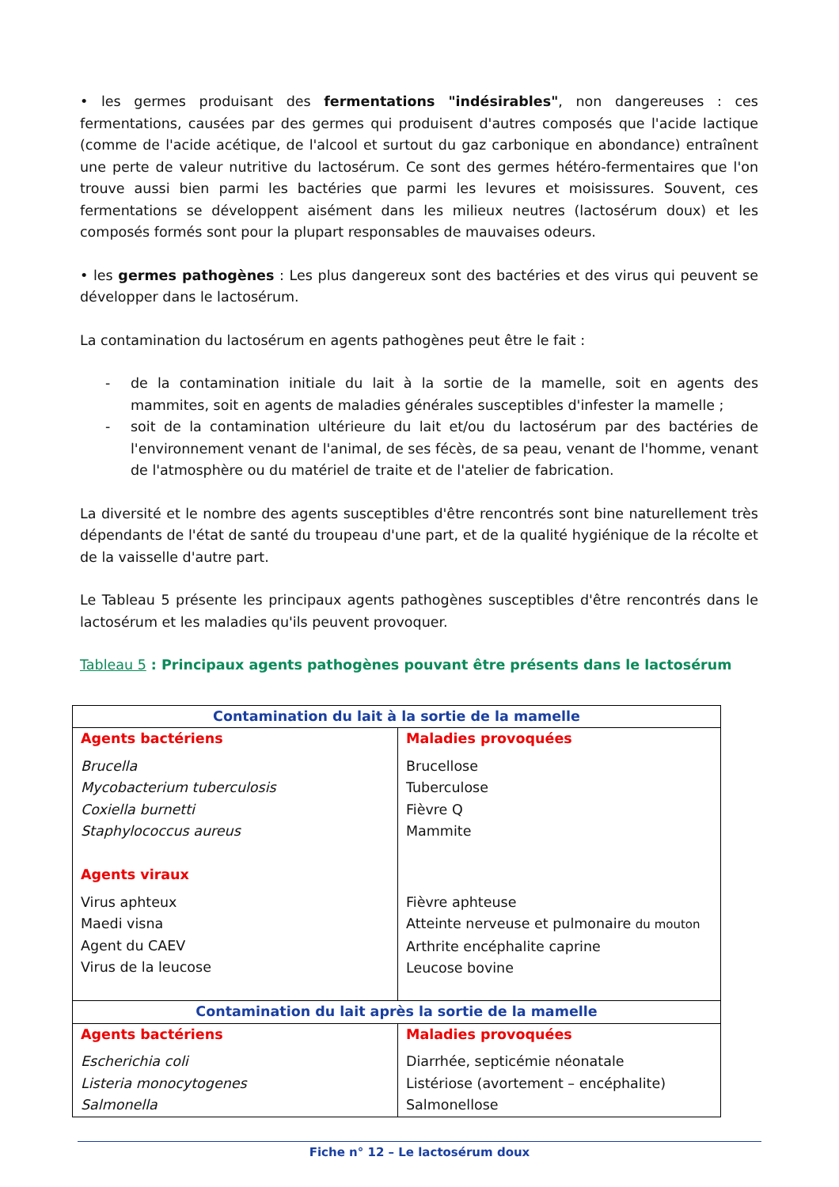• les germes produisant des fermentations "indésirables", non dangereuses : ces fermentations, causées par des germes qui produisent d'autres composés que l'acide lactique (comme de l'acide acétique, de l'alcool et surtout du gaz carbonique en abondance) entraînent une perte de valeur nutritive du lactosérum. Ce sont des germes hétéro-fermentaires que l'on trouve aussi bien parmi les bactéries que parmi les levures et moisissures. Souvent, ces fermentations se développent aisément dans les milieux neutres (lactosérum doux) et les composés formés sont pour la plupart responsables de mauvaises odeurs.
• les germes pathogènes : Les plus dangereux sont des bactéries et des virus qui peuvent se développer dans le lactosérum.
La contamination du lactosérum en agents pathogènes peut être le fait :
- de la contamination initiale du lait à la sortie de la mamelle, soit en agents des mammites, soit en agents de maladies générales susceptibles d'infester la mamelle ;
- soit de la contamination ultérieure du lait et/ou du lactosérum par des bactéries de l'environnement venant de l'animal, de ses fécès, de sa peau, venant de l'homme, venant de l'atmosphère ou du matériel de traite et de l'atelier de fabrication.
La diversité et le nombre des agents susceptibles d'être rencontrés sont bine naturellement très dépendants de l'état de santé du troupeau d'une part, et de la qualité hygiénique de la récolte et de la vaisselle d'autre part.
Le Tableau 5 présente les principaux agents pathogènes susceptibles d'être rencontrés dans le lactosérum et les maladies qu'ils peuvent provoquer.
Tableau 5 : Principaux agents pathogènes pouvant être présents dans le lactosérum
| Contamination du lait à la sortie de la mamelle | |
| Agents bactériens Brucella Mycobacterium tuberculosis Coxiella burnetti Staphylococcus aureus Agents viraux Virus aphteux Maedi visna Agent du CAEV Virus de la leucose | Maladies provoquées Brucellose Tuberculose Fièvre Q Mammite Fièvre aphteuse Atteinte nerveuse et pulmonaire du mouton Arthrite encéphalite caprine Leucose bovine |
| Contamination du lait après la sortie de la mamelle | |
| Agents bactériens Escherichia coli Listeria monocytogenes Salmonella | Maladies provoquées Diarrhée, septicémie néonatale Listériose (avortement – encéphalite) Salmonellose |
Fiche n° 12 – Le lactosérum doux